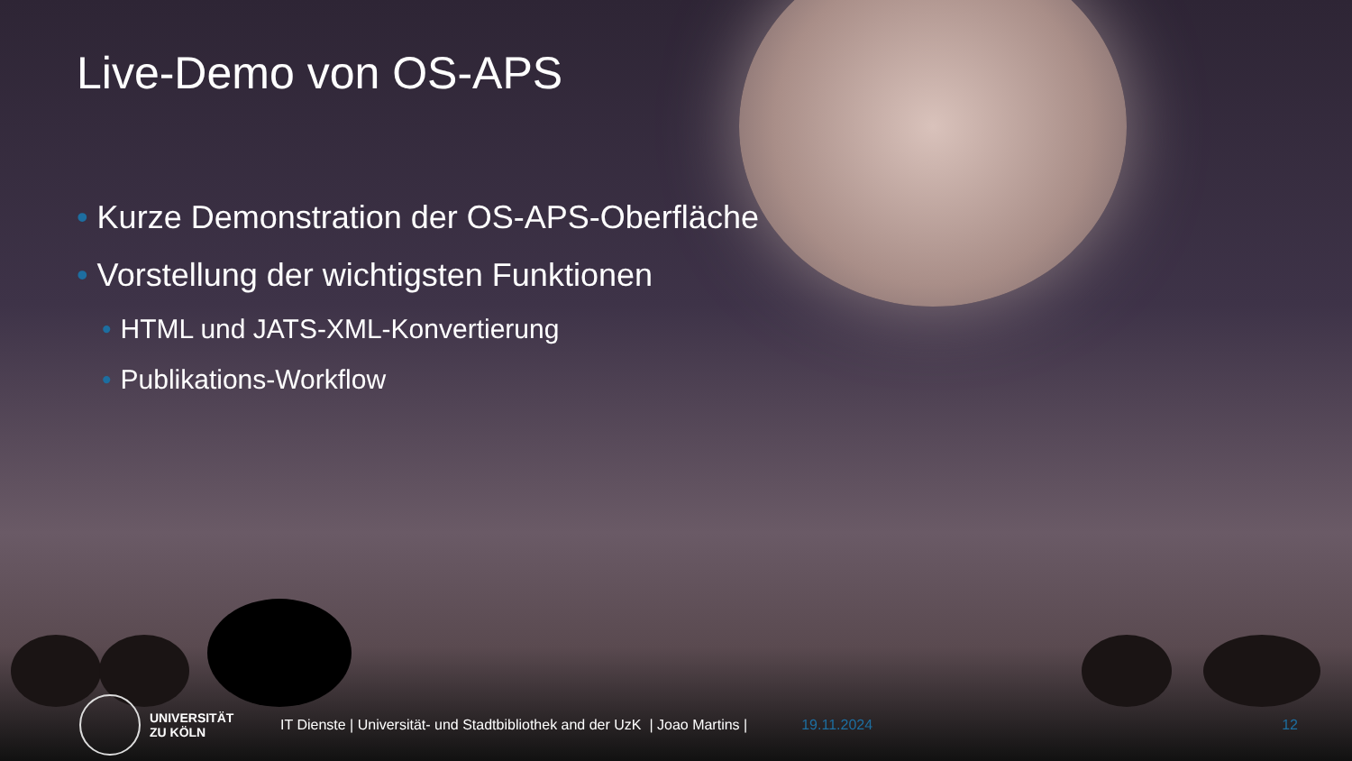Live-Demo von OS-APS
• Kurze Demonstration der OS-APS-Oberfläche
• Vorstellung der wichtigsten Funktionen
• HTML und JATS-XML-Konvertierung
• Publikations-Workflow
UNIVERSITÄT
ZU KÖLN
IT Dienste | Universität- und Stadtbibliothek and der UzK | Joao Martins |
19.11.2024 12